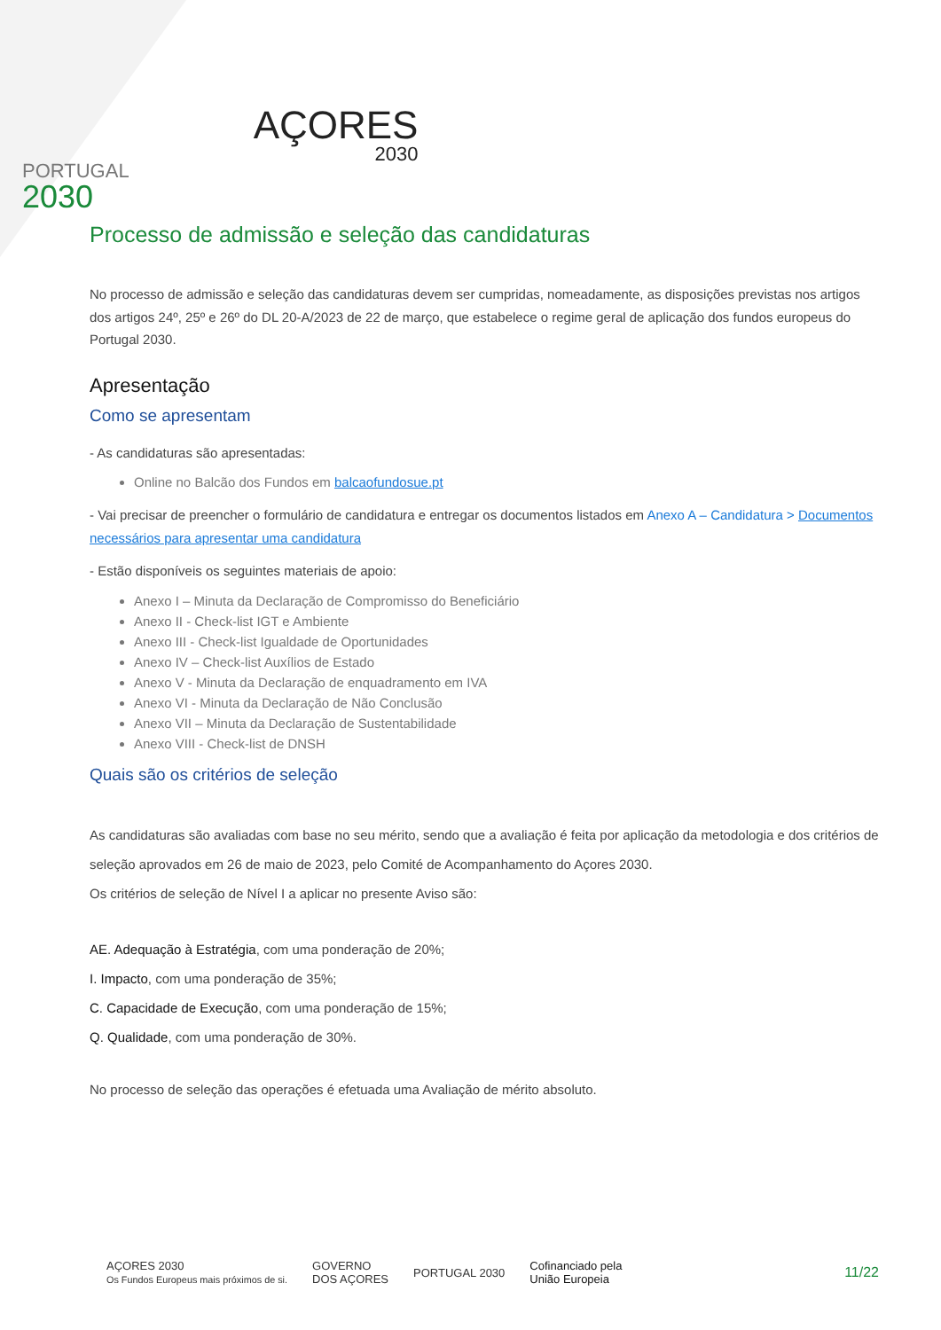PORTUGAL
2030
AÇORES
2030
Processo de admissão e seleção das candidaturas
No processo de admissão e seleção das candidaturas devem ser cumpridas, nomeadamente, as disposições previstas nos artigos dos artigos 24º, 25º e 26º do DL 20-A/2023 de 22 de março, que estabelece o regime geral de aplicação dos fundos europeus do Portugal 2030.
Apresentação
Como se apresentam
- As candidaturas são apresentadas:
Online no Balcão dos Fundos em balcaofundosue.pt
- Vai precisar de preencher o formulário de candidatura e entregar os documentos listados em Anexo A – Candidatura > Documentos necessários para apresentar uma candidatura
- Estão disponíveis os seguintes materiais de apoio:
Anexo I – Minuta da Declaração de Compromisso do Beneficiário
Anexo II - Check-list IGT e Ambiente
Anexo III - Check-list Igualdade de Oportunidades
Anexo IV – Check-list Auxílios de Estado
Anexo V - Minuta da Declaração de enquadramento em IVA
Anexo VI - Minuta da Declaração de Não Conclusão
Anexo VII – Minuta da Declaração de Sustentabilidade
Anexo VIII - Check-list de DNSH
Quais são os critérios de seleção
As candidaturas são avaliadas com base no seu mérito, sendo que a avaliação é feita por aplicação da metodologia e dos critérios de seleção aprovados em 26 de maio de 2023, pelo Comité de Acompanhamento do Açores 2030.
Os critérios de seleção de Nível I a aplicar no presente Aviso são:
AE. Adequação à Estratégia, com uma ponderação de 20%;
I. Impacto, com uma ponderação de 35%;
C. Capacidade de Execução, com uma ponderação de 15%;
Q. Qualidade, com uma ponderação de 30%.
No processo de seleção das operações é efetuada uma Avaliação de mérito absoluto.
AÇORES 2030
Os Fundos Europeus mais próximos de si.
GOVERNO
DOS AÇORES
PORTUGAL 2030
Cofinanciado pela
União Europeia
11/22